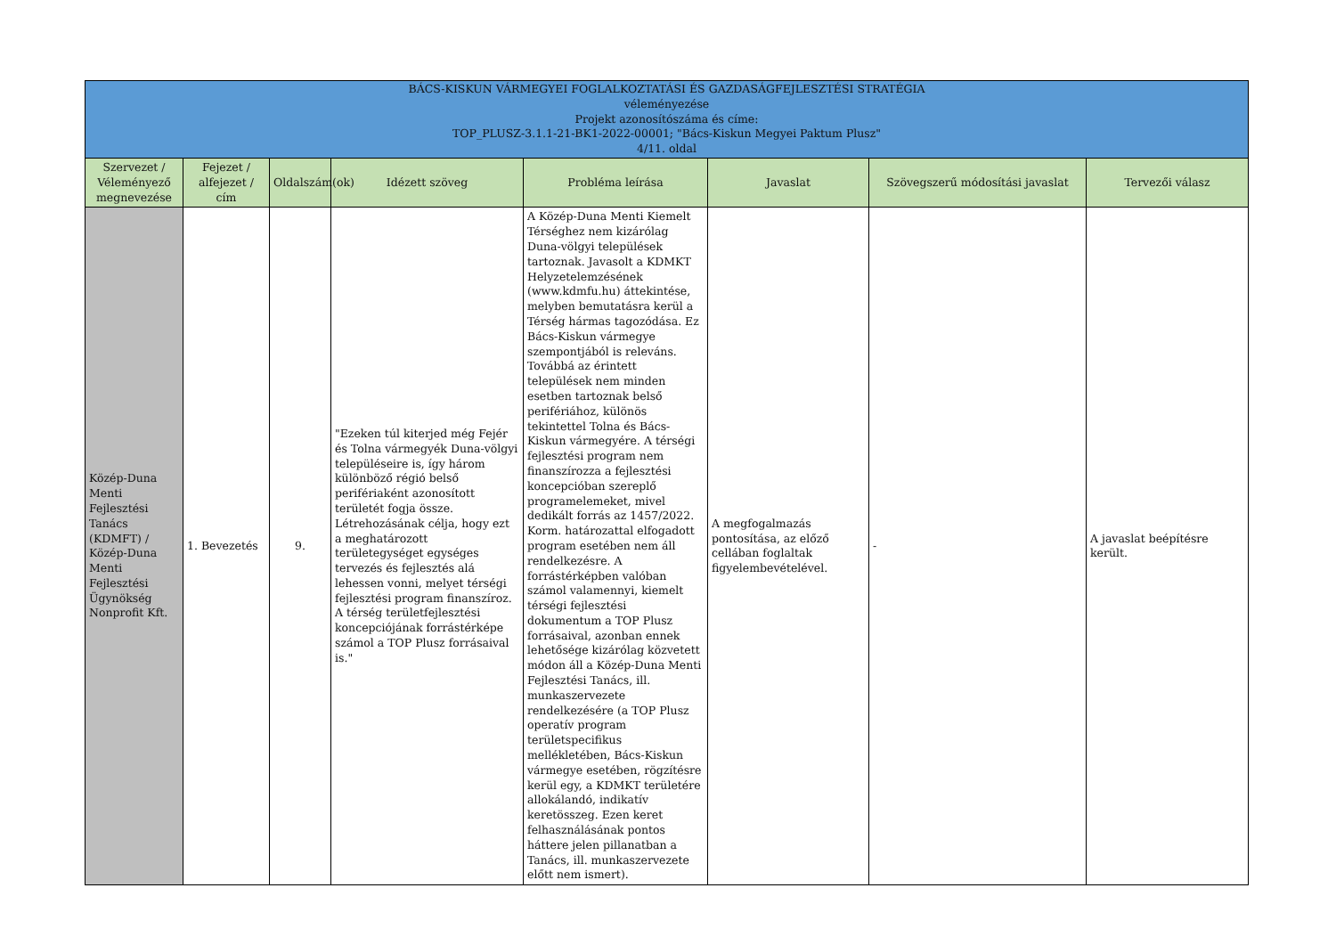| BÁCS-KISKUN VÁRMEGYEI FOGLALKOZTATÁSI ÉS GAZDASÁGFEJLESZTÉSI STRATÉGIA véleményezése Projekt azonosítószáma és címe: TOP_PLUSZ-3.1.1-21-BK1-2022-00001; "Bács-Kiskun Megyei Paktum Plusz" 4/11. oldal | | | | | | | |
| Szervezet / Véleményező megnevezése | Fejezet / alfejezet / cím | Oldalszám(ok) | Idézett szöveg | Probléma leírása | Javaslat | Szövegszerű módosítási javaslat | Tervezői válasz |
| Közép-Duna Menti Fejlesztési Tanács (KDMFT) / Közép-Duna Menti Fejlesztési Ügynökség Nonprofit Kft. | 1. Bevezetés | 9. | "Ezeken túl kiterjed még Fejér és Tolna vármegyék Duna-völgyi településeire is, így három különböző régió belső perifériaként azonosított területét fogja össze. Létrehozásának célja, hogy ezt a meghatározott területegységet egységes tervezés és fejlesztés alá lehessen vonni, melyet térségi fejlesztési program finanszíroz. A térség területfejlesztési koncepciójának forrástérképe számol a TOP Plusz forrásaival is." | A Közép-Duna Menti Kiemelt Térséghez nem kizárólag Duna-völgyi települések tartoznak. Javasolt a KDMKT Helyzetelemzésének (www.kdmfu.hu) áttekintése, melyben bemutatásra kerül a Térség hármas tagozódása. Ez Bács-Kiskun vármegye szempontjából is releváns. Továbbá az érintett települések nem minden esetben tartoznak belső perifériához, különös tekintettel Tolna és Bács-Kiskun vármegyére. A térségi fejlesztési program nem finanszírozza a fejlesztési koncepcióban szereplő programelemeket, mivel dedikált forrás az 1457/2022. Korm. határozattal elfogadott program esetében nem áll rendelkezésre. A forrástérképben valóban számol valamennyi, kiemelt térségi fejlesztési dokumentum a TOP Plusz forrásaival, azonban ennek lehetősége kizárólag közvetett módon áll a Közép-Duna Menti Fejlesztési Tanács, ill. munkaszervezete rendelkezésére (a TOP Plusz operatív program területspecifikus mellékletében, Bács-Kiskun vármegye esetében, rögzítésre kerül egy, a KDMKT területére allokálandó, indikatív keretösszeg. Ezen keret felhasználásának pontos háttere jelen pillanatban a Tanács, ill. munkaszervezete előtt nem ismert). | A megfogalmazás pontosítása, az előző cellában foglaltak figyelembevételével. | - | A javaslat beépítésre került. |